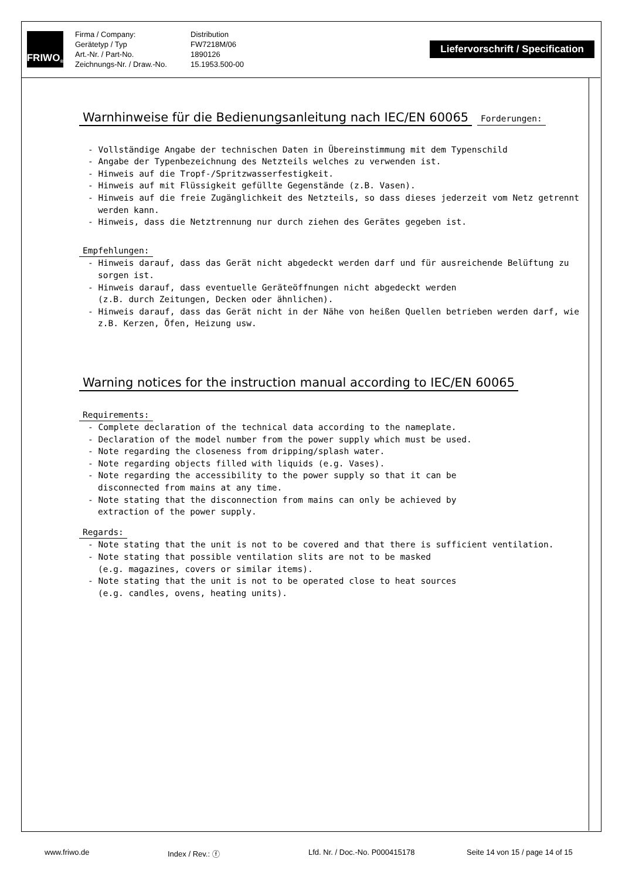FRIWO<sup>®</sup>
Firma / Company: Distribution Gerätetyp / Typ FW7218M/06 Art.-Nr. / Part-No. 1890126 Zeichnungs-Nr. / Draw.-No. 15.1953.500-00
Liefervorschrift / Specification
Warnhinweise für die Bedienungsanleitung nach IEC/EN 60065
Forderungen:
- Vollständige Angabe der technischen Daten in Übereinstimmung mit dem Typenschild
- Angabe der Typenbezeichnung des Netzteils welches zu verwenden ist.
- Hinweis auf die Tropf-/Spritzwasserfestigkeit.
- Hinweis auf mit Flüssigkeit gefüllte Gegenstände (z.B. Vasen).
- Hinweis auf die freie Zugänglichkeit des Netzteils, so dass dieses jederzeit vom Netz getrennt werden kann.
- Hinweis, dass die Netztrennung nur durch ziehen des Gerätes gegeben ist.
Empfehlungen:
- Hinweis darauf, dass das Gerät nicht abgedeckt werden darf und für ausreichende Belüftung zu sorgen ist.
- Hinweis darauf, dass eventuelle Geräteöffnungen nicht abgedeckt werden
(z.B. durch Zeitungen, Decken oder ähnlichen).
- Hinweis darauf, dass das Gerät nicht in der Nähe von heißen Quellen betrieben werden darf, wie z.B. Kerzen, Öfen, Heizung usw.
Warning notices for the instruction manual according to IEC/EN 60065
Requirements:
- Complete declaration of the technical data according to the nameplate.
- Declaration of the model number from the power supply which must be used.
- Note regarding the closeness from dripping/splash water.
- Note regarding objects filled with liquids (e.g. Vases).
- Note regarding the accessibility to the power supply so that it can be
disconnected from mains at any time.
- Note stating that the disconnection from mains can only be achieved by
extraction of the power supply.
Regards:
- Note stating that the unit is not to be covered and that there is sufficient ventilation.
- Note stating that possible ventilation slits are not to be masked
(e.g. magazines, covers or similar items).
- Note stating that the unit is not to be operated close to heat sources
(e.g. candles, ovens, heating units).
www.friwo.de Index / Rev.: ⓕ Lfd. Nr. / Doc.-No. P000415178 Seite 14 von 15 / page 14 of 15